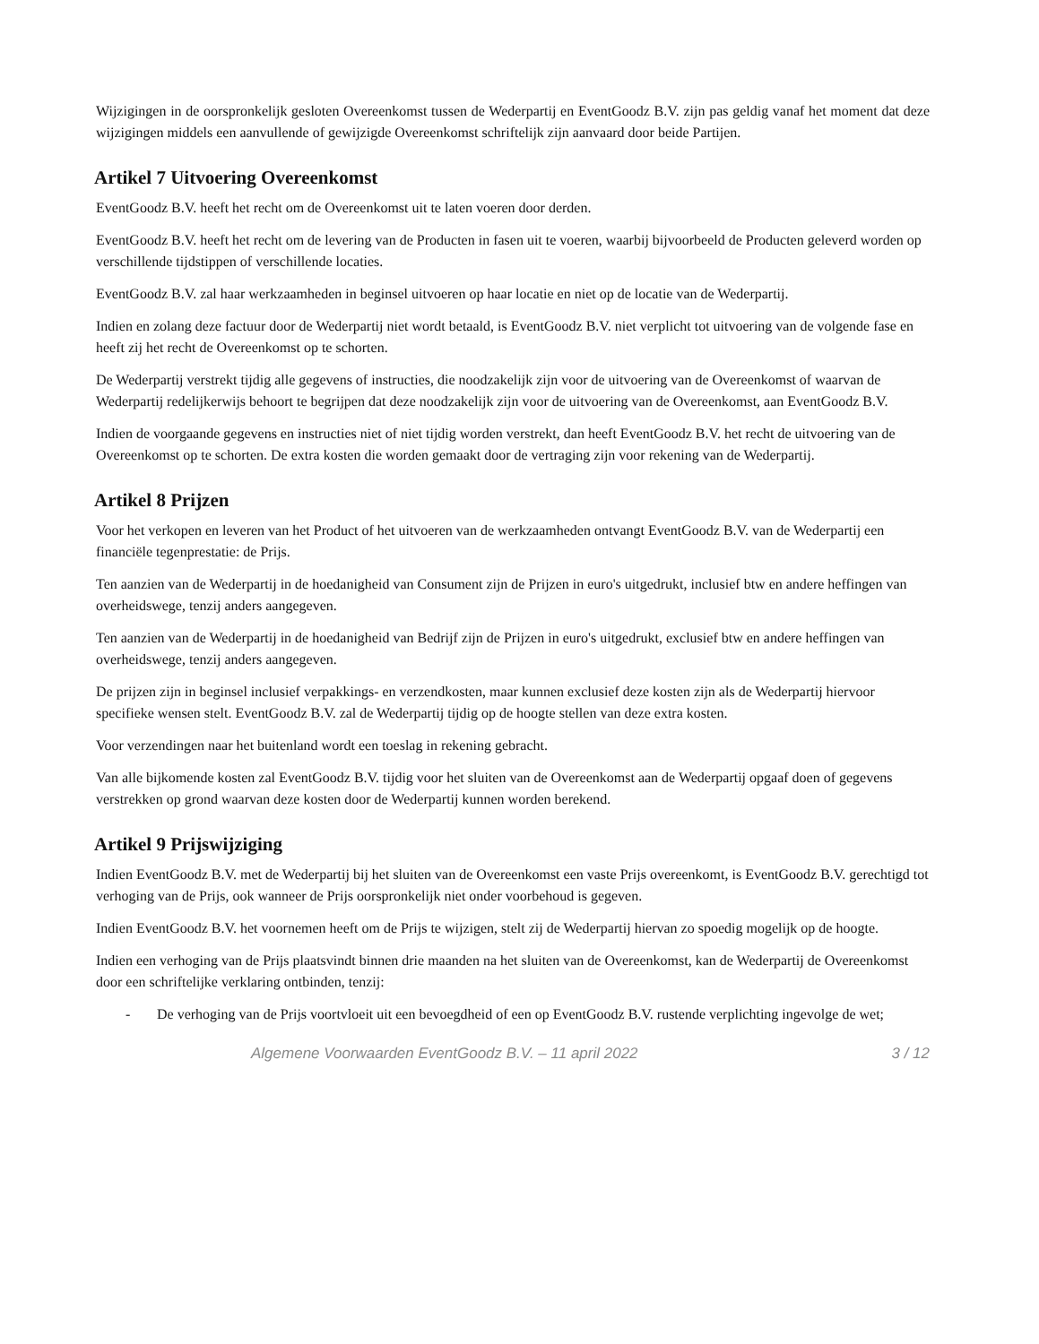Wijzigingen in de oorspronkelijk gesloten Overeenkomst tussen de Wederpartij en EventGoodz B.V. zijn pas geldig vanaf het moment dat deze wijzigingen middels een aanvullende of gewijzigde Overeenkomst schriftelijk zijn aanvaard door beide Partijen.
Artikel 7 Uitvoering Overeenkomst
EventGoodz B.V. heeft het recht om de Overeenkomst uit te laten voeren door derden.
EventGoodz B.V. heeft het recht om de levering van de Producten in fasen uit te voeren, waarbij bijvoorbeeld de Producten geleverd worden op verschillende tijdstippen of verschillende locaties.
EventGoodz B.V. zal haar werkzaamheden in beginsel uitvoeren op haar locatie en niet op de locatie van de Wederpartij.
Indien en zolang deze factuur door de Wederpartij niet wordt betaald, is EventGoodz B.V. niet verplicht tot uitvoering van de volgende fase en heeft zij het recht de Overeenkomst op te schorten.
De Wederpartij verstrekt tijdig alle gegevens of instructies, die noodzakelijk zijn voor de uitvoering van de Overeenkomst of waarvan de Wederpartij redelijkerwijs behoort te begrijpen dat deze noodzakelijk zijn voor de uitvoering van de Overeenkomst, aan EventGoodz B.V.
Indien de voorgaande gegevens en instructies niet of niet tijdig worden verstrekt, dan heeft EventGoodz B.V. het recht de uitvoering van de Overeenkomst op te schorten. De extra kosten die worden gemaakt door de vertraging zijn voor rekening van de Wederpartij.
Artikel 8 Prijzen
Voor het verkopen en leveren van het Product of het uitvoeren van de werkzaamheden ontvangt EventGoodz B.V. van de Wederpartij een financiële tegenprestatie: de Prijs.
Ten aanzien van de Wederpartij in de hoedanigheid van Consument zijn de Prijzen in euro's uitgedrukt, inclusief btw en andere heffingen van overheidswege, tenzij anders aangegeven.
Ten aanzien van de Wederpartij in de hoedanigheid van Bedrijf zijn de Prijzen in euro's uitgedrukt, exclusief btw en andere heffingen van overheidswege, tenzij anders aangegeven.
De prijzen zijn in beginsel inclusief verpakkings- en verzendkosten, maar kunnen exclusief deze kosten zijn als de Wederpartij hiervoor specifieke wensen stelt. EventGoodz B.V. zal de Wederpartij tijdig op de hoogte stellen van deze extra kosten.
Voor verzendingen naar het buitenland wordt een toeslag in rekening gebracht.
Van alle bijkomende kosten zal EventGoodz B.V. tijdig voor het sluiten van de Overeenkomst aan de Wederpartij opgaaf doen of gegevens verstrekken op grond waarvan deze kosten door de Wederpartij kunnen worden berekend.
Artikel 9 Prijswijziging
Indien EventGoodz B.V. met de Wederpartij bij het sluiten van de Overeenkomst een vaste Prijs overeenkomt, is EventGoodz B.V. gerechtigd tot verhoging van de Prijs, ook wanneer de Prijs oorspronkelijk niet onder voorbehoud is gegeven.
Indien EventGoodz B.V. het voornemen heeft om de Prijs te wijzigen, stelt zij de Wederpartij hiervan zo spoedig mogelijk op de hoogte.
Indien een verhoging van de Prijs plaatsvindt binnen drie maanden na het sluiten van de Overeenkomst, kan de Wederpartij de Overeenkomst door een schriftelijke verklaring ontbinden, tenzij:
- De verhoging van de Prijs voortvloeit uit een bevoegdheid of een op EventGoodz B.V. rustende verplichting ingevolge de wet;
Algemene Voorwaarden EventGoodz B.V. – 11 april 2022 3 / 12